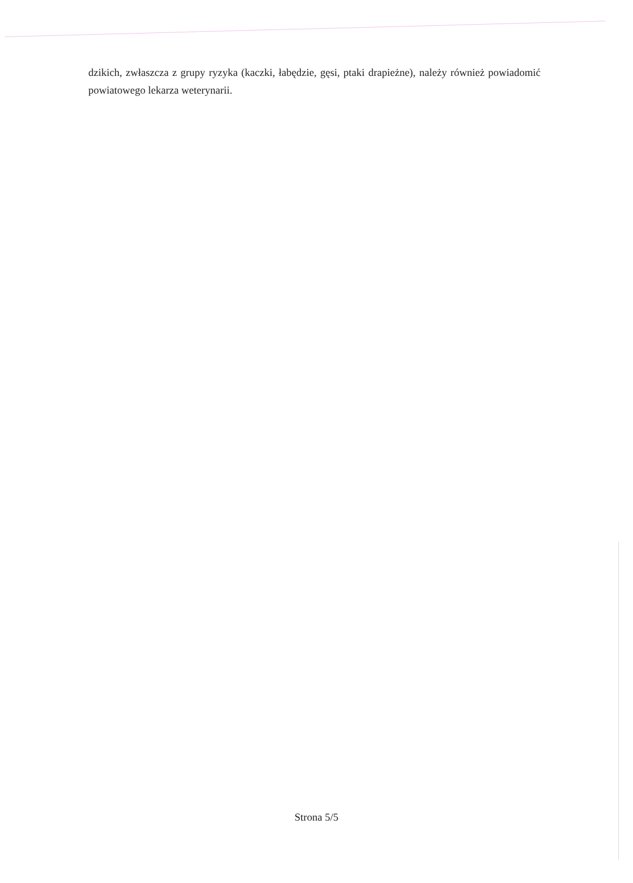dzikich, zwłaszcza z grupy ryzyka (kaczki, łabędzie, gęsi, ptaki drapieżne), należy również powiadomić powiatowego lekarza weterynarii.
Strona 5/5